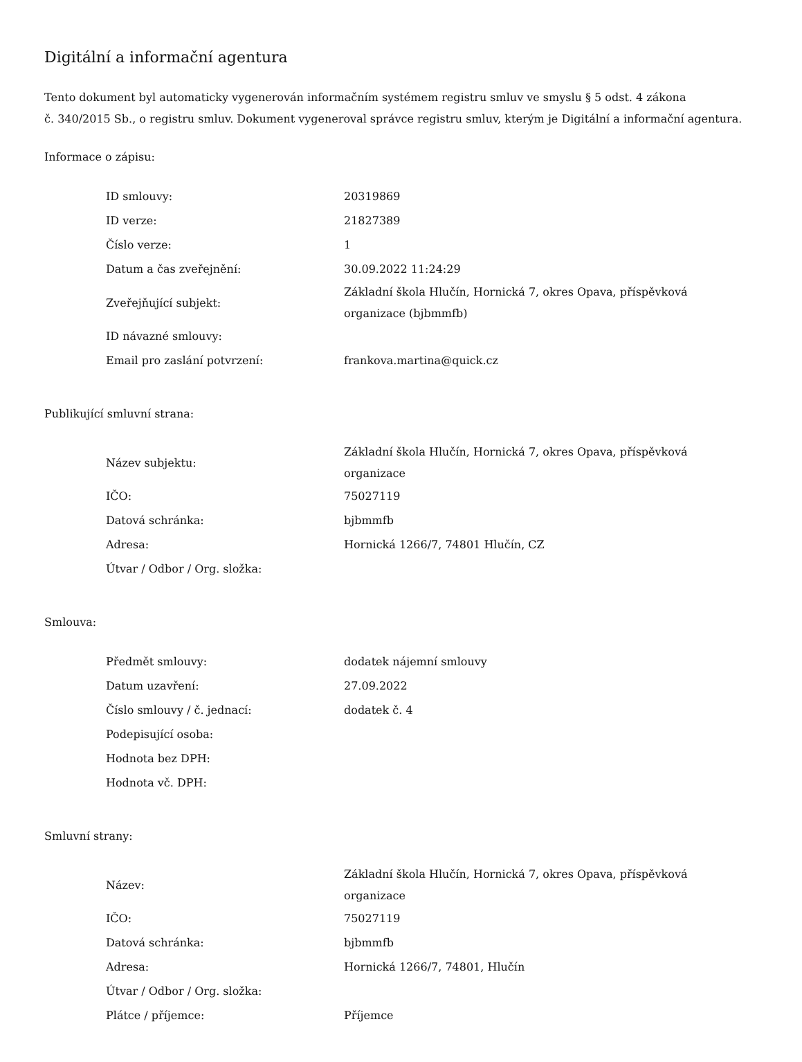Digitální a informační agentura
Tento dokument byl automaticky vygenerován informačním systémem registru smluv ve smyslu § 5 odst. 4 zákona
č. 340/2015 Sb., o registru smluv. Dokument vygeneroval správce registru smluv, kterým je Digitální a informační agentura.
Informace o zápisu:
| ID smlouvy: | 20319869 |
| ID verze: | 21827389 |
| Číslo verze: | 1 |
| Datum a čas zveřejnění: | 30.09.2022 11:24:29 |
| Zveřejňující subjekt: | Základní škola Hlučín, Hornická 7, okres Opava, příspěvková organizace (bjbmmfb) |
| ID návazné smlouvy: | |
| Email pro zaslání potvrzení: | frankova.martina@quick.cz |
Publikující smluvní strana:
| Název subjektu: | Základní škola Hlučín, Hornická 7, okres Opava, příspěvková organizace |
| IČO: | 75027119 |
| Datová schránka: | bjbmmfb |
| Adresa: | Hornická 1266/7, 74801 Hlučín, CZ |
| Útvar / Odbor / Org. složka: | |
Smlouva:
| Předmět smlouvy: | dodatek nájemní smlouvy |
| Datum uzavření: | 27.09.2022 |
| Číslo smlouvy / č. jednací: | dodatek č. 4 |
| Podepisující osoba: | |
| Hodnota bez DPH: | |
| Hodnota vč. DPH: | |
Smluvní strany:
| Název: | Základní škola Hlučín, Hornická 7, okres Opava, příspěvková organizace |
| IČO: | 75027119 |
| Datová schránka: | bjbmmfb |
| Adresa: | Hornická 1266/7, 74801, Hlučín |
| Útvar / Odbor / Org. složka: | |
| Plátce / příjemce: | Příjemce |